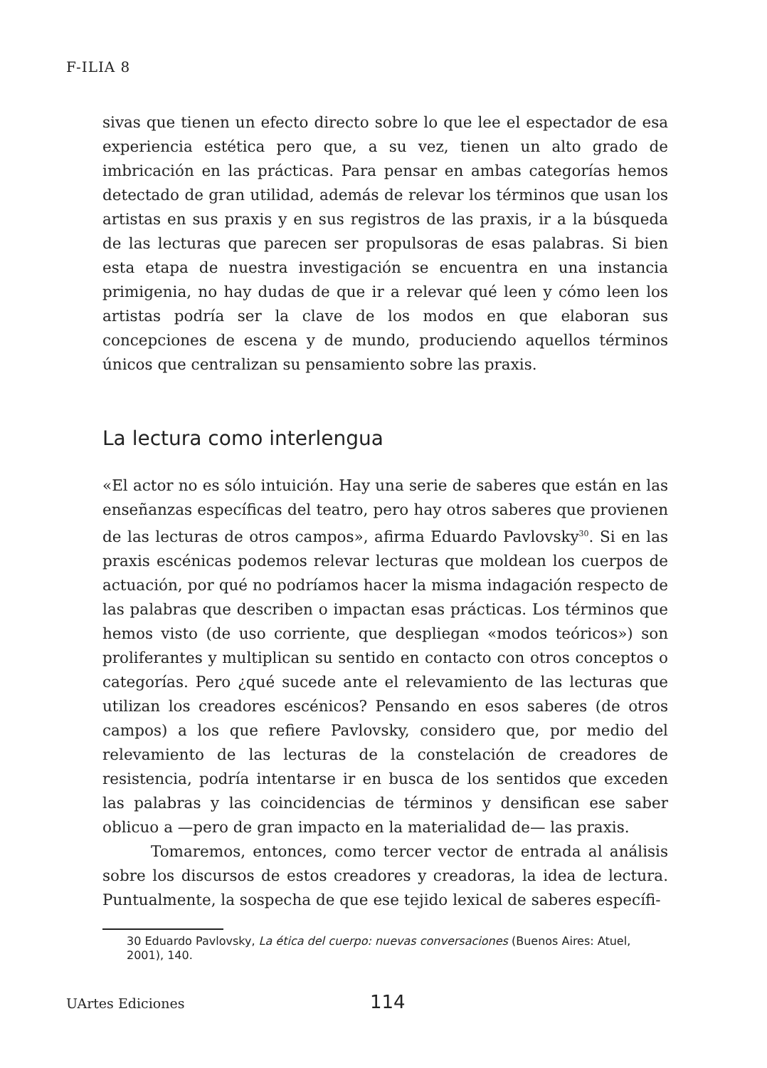F-ILIA 8
sivas que tienen un efecto directo sobre lo que lee el espectador de esa experiencia estética pero que, a su vez, tienen un alto grado de imbricación en las prácticas. Para pensar en ambas categorías hemos detectado de gran utilidad, además de relevar los términos que usan los artistas en sus praxis y en sus registros de las praxis, ir a la búsqueda de las lecturas que parecen ser propulsoras de esas palabras. Si bien esta etapa de nuestra investigación se encuentra en una instancia primigenia, no hay dudas de que ir a relevar qué leen y cómo leen los artistas podría ser la clave de los modos en que elaboran sus concepciones de escena y de mundo, produciendo aquellos términos únicos que centralizan su pensamiento sobre las praxis.
La lectura como interlengua
«El actor no es sólo intuición. Hay una serie de saberes que están en las enseñanzas específicas del teatro, pero hay otros saberes que provienen de las lecturas de otros campos», afirma Eduardo Pavlovsky<sup>30</sup>. Si en las praxis escénicas podemos relevar lecturas que moldean los cuerpos de actuación, por qué no podríamos hacer la misma indagación respecto de las palabras que describen o impactan esas prácticas. Los términos que hemos visto (de uso corriente, que despliegan «modos teóricos») son proliferantes y multiplican su sentido en contacto con otros conceptos o categorías. Pero ¿qué sucede ante el relevamiento de las lecturas que utilizan los creadores escénicos? Pensando en esos saberes (de otros campos) a los que refiere Pavlovsky, considero que, por medio del relevamiento de las lecturas de la constelación de creadores de resistencia, podría intentarse ir en busca de los sentidos que exceden las palabras y las coincidencias de términos y densifican ese saber oblicuo a —pero de gran impacto en la materialidad de— las praxis.
Tomaremos, entonces, como tercer vector de entrada al análisis sobre los discursos de estos creadores y creadoras, la idea de lectura. Puntualmente, la sospecha de que ese tejido lexical de saberes específi-
30 Eduardo Pavlovsky, La ética del cuerpo: nuevas conversaciones (Buenos Aires: Atuel, 2001), 140.
UArtes Ediciones 114